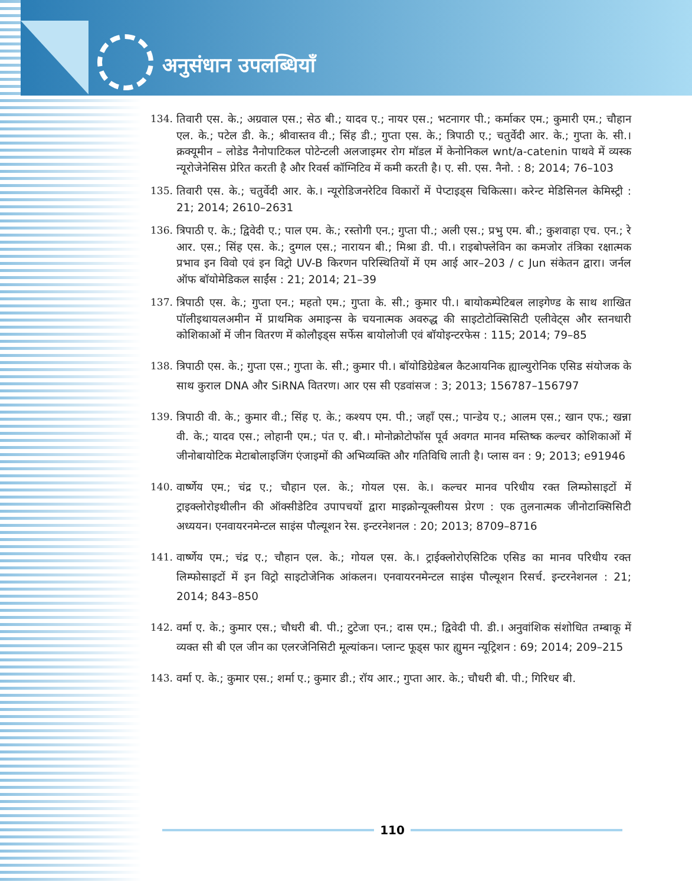अनुसंधान उपलब्धियाँ
134. तिवारी एस. के.; अग्रवाल एस.; सेठ बी.; यादव ए.; नायर एस.; भटनागर पी.; कर्माकर एम.; कुमारी एम.; चौहान एल. के.; पटेल डी. के.; श्रीवास्तव वी.; सिंह डी.; गुप्ता एस. के.; त्रिपाठी ए.; चतुर्वेदी आर. के.; गुप्ता के. सी.। क्रक्यूमीन – लोडेड नैनोपाटिकल पोटेन्टली अलजाइमर रोग मॉडल में केनोनिकल wnt/a-catenin पाथवे में व्यस्क न्यूरोजेनेसिस प्रेरित करती है और रिवर्स कॉग्निटिव में कमी करती है। ए. सी. एस. नैनो. : 8; 2014; 76–103
135. तिवारी एस. के.; चतुर्वेदी आर. के.। न्यूरोडिजनरेटिव विकारों में पेप्टाइड्स चिकित्सा। करेन्ट मेडिसिनल केमिस्ट्री : 21; 2014; 2610–2631
136. त्रिपाठी ए. के.; द्विवेदी ए.; पाल एम. के.; रस्तोगी एन.; गुप्ता पी.; अली एस.; प्रभु एम. बी.; कुशवाहा एच. एन.; रे आर. एस.; सिंह एस. के.; दुग्गल एस.; नारायन बी.; मिश्रा डी. पी.। राइबोफ्लेविन का कमजोर तंत्रिका रक्षात्मक प्रभाव इन विवो एवं इन विट्रो UV-B किरणन परिस्थितियों में एम आई आर–203 / c Jun संकेतन द्वारा। जर्नल ऑफ बॉयोमेडिकल साईंस : 21; 2014; 21–39
137. त्रिपाठी एस. के.; गुप्ता एन.; महतो एम.; गुप्ता के. सी.; कुमार पी.। बायोकम्पेटिबल लाइगेण्ड के साथ शाखित पॉलीइथायलअमीन में प्राथमिक अमाइन्स के चयनात्मक अवरुद्ध की साइटोटोक्सिसिटी एलीवेट्स और स्तनधारी कोशिकाओं में जीन वितरण में कोलौइड्स सर्फेस बायोलोजी एवं बॉयोइन्टरफेस : 115; 2014; 79–85
138. त्रिपाठी एस. के.; गुप्ता एस.; गुप्ता के. सी.; कुमार पी.। बॉयोडिग्रेडेबल कैटआयनिक ह्याल्युरोनिक एसिड संयोजक के साथ कुराल DNA और SiRNA वितरण। आर एस सी एडवांसज : 3; 2013; 156787–156797
139. त्रिपाठी वी. के.; कुमार वी.; सिंह ए. के.; कश्यप एम. पी.; जहाँ एस.; पान्डेय ए.; आलम एस.; खान एफ.; खन्ना वी. के.; यादव एस.; लोहानी एम.; पंत ए. बी.। मोनोक्रोटोफॉस पूर्व अवगत मानव मस्तिष्क कल्चर कोशिकाओं में जीनोबायोटिक मेटाबोलाइजिंग एंजाइमों की अभिव्यक्ति और गतिविधि लाती है। प्लास वन : 9; 2013; e91946
140. वार्ष्णेय एम.; चंद्र ए.; चौहान एल. के.; गोयल एस. के.। कल्चर मानव परिधीय रक्त लिम्फोसाइटों में ट्राइक्लोरोइथीलीन की ऑक्सीडेटिव उपापचयों द्वारा माइक्रोन्यूक्लीयस प्रेरण : एक तुलनात्मक जीनोटाक्सिसिटी अध्ययन। एनवायरनमेन्टल साइंस पौल्यूशन रेस. इन्टरनेशनल : 20; 2013; 8709–8716
141. वार्ष्णेय एम.; चंद्र ए.; चौहान एल. के.; गोयल एस. के.। ट्राईक्लोरोएसिटिक एसिड का मानव परिधीय रक्त लिम्फोसाइटों में इन विट्रो साइटोजेनिक आंकलन। एनवायरनमेन्टल साइंस पौल्यूशन रिसर्च. इन्टरनेशनल : 21; 2014; 843–850
142. वर्मा ए. के.; कुमार एस.; चौधरी बी. पी.; टुटेजा एन.; दास एम.; द्विवेदी पी. डी.। अनुवांशिक संशोधित तम्बाकू में व्यक्त सी बी एल जीन का एलरजेनिसिटी मूल्यांकन। प्लान्ट फूड्स फार ह्युमन न्यूट्रिशन : 69; 2014; 209–215
143. वर्मा ए. के.; कुमार एस.; शर्मा ए.; कुमार डी.; रॉय आर.; गुप्ता आर. के.; चौधरी बी. पी.; गिरिधर बी.
110